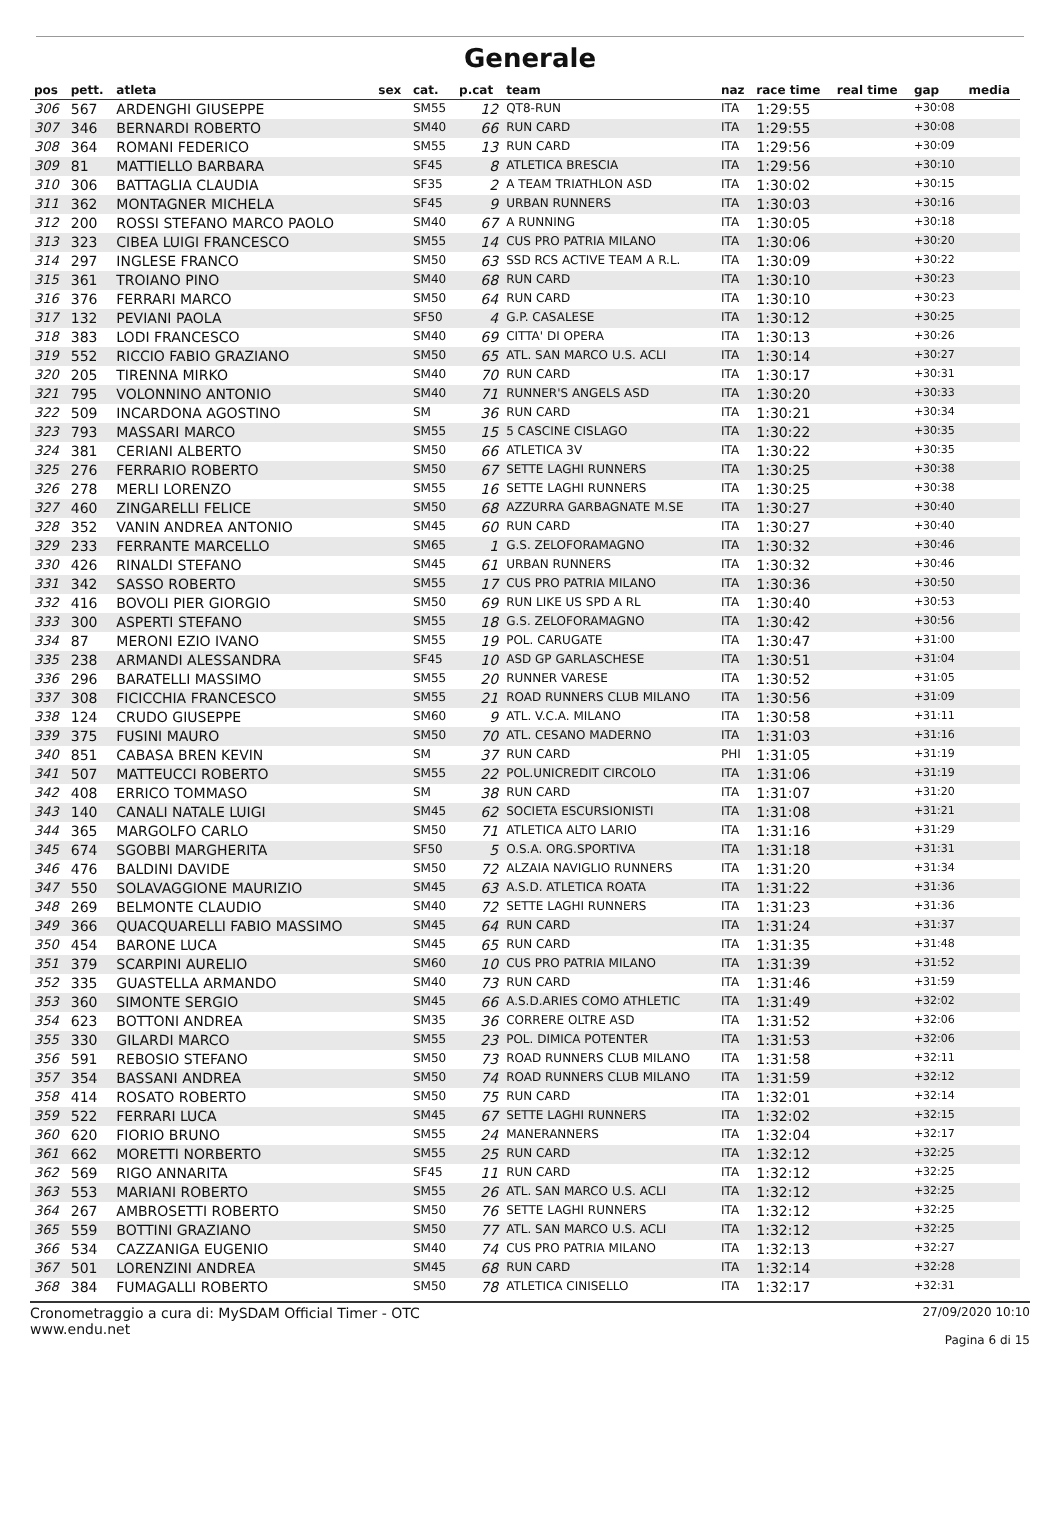Generale
| pos | pett. | atleta | sex | cat. | p.cat | team | naz | race time | real time | gap | media |
| --- | --- | --- | --- | --- | --- | --- | --- | --- | --- | --- | --- |
| 306 | 567 | ARDENGHI GIUSEPPE | | SM55 | 12 | QT8-RUN | ITA | 1:29:55 | | +30:08 | |
| 307 | 346 | BERNARDI ROBERTO | | SM40 | 66 | RUN CARD | ITA | 1:29:55 | | +30:08 | |
| 308 | 364 | ROMANI FEDERICO | | SM55 | 13 | RUN CARD | ITA | 1:29:56 | | +30:09 | |
| 309 | 81 | MATTIELLO BARBARA | | SF45 | 8 | ATLETICA BRESCIA | ITA | 1:29:56 | | +30:10 | |
| 310 | 306 | BATTAGLIA CLAUDIA | | SF35 | 2 | A TEAM TRIATHLON ASD | ITA | 1:30:02 | | +30:15 | |
| 311 | 362 | MONTAGNER MICHELA | | SF45 | 9 | URBAN RUNNERS | ITA | 1:30:03 | | +30:16 | |
| 312 | 200 | ROSSI STEFANO MARCO PAOLO | | SM40 | 67 | A RUNNING | ITA | 1:30:05 | | +30:18 | |
| 313 | 323 | CIBEA LUIGI FRANCESCO | | SM55 | 14 | CUS PRO PATRIA MILANO | ITA | 1:30:06 | | +30:20 | |
| 314 | 297 | INGLESE FRANCO | | SM50 | 63 | SSD RCS ACTIVE TEAM A R.L. | ITA | 1:30:09 | | +30:22 | |
| 315 | 361 | TROIANO PINO | | SM40 | 68 | RUN CARD | ITA | 1:30:10 | | +30:23 | |
| 316 | 376 | FERRARI MARCO | | SM50 | 64 | RUN CARD | ITA | 1:30:10 | | +30:23 | |
| 317 | 132 | PEVIANI PAOLA | | SF50 | 4 | G.P. CASALESE | ITA | 1:30:12 | | +30:25 | |
| 318 | 383 | LODI FRANCESCO | | SM40 | 69 | CITTA' DI OPERA | ITA | 1:30:13 | | +30:26 | |
| 319 | 552 | RICCIO FABIO GRAZIANO | | SM50 | 65 | ATL. SAN MARCO U.S. ACLI | ITA | 1:30:14 | | +30:27 | |
| 320 | 205 | TIRENNA MIRKO | | SM40 | 70 | RUN CARD | ITA | 1:30:17 | | +30:31 | |
| 321 | 795 | VOLONNINO ANTONIO | | SM40 | 71 | RUNNER'S ANGELS ASD | ITA | 1:30:20 | | +30:33 | |
| 322 | 509 | INCARDONA AGOSTINO | | SM | 36 | RUN CARD | ITA | 1:30:21 | | +30:34 | |
| 323 | 793 | MASSARI MARCO | | SM55 | 15 | 5 CASCINE CISLAGO | ITA | 1:30:22 | | +30:35 | |
| 324 | 381 | CERIANI ALBERTO | | SM50 | 66 | ATLETICA 3V | ITA | 1:30:22 | | +30:35 | |
| 325 | 276 | FERRARIO ROBERTO | | SM50 | 67 | SETTE LAGHI RUNNERS | ITA | 1:30:25 | | +30:38 | |
| 326 | 278 | MERLI LORENZO | | SM55 | 16 | SETTE LAGHI RUNNERS | ITA | 1:30:25 | | +30:38 | |
| 327 | 460 | ZINGARELLI FELICE | | SM50 | 68 | AZZURRA GARBAGNATE M.SE | ITA | 1:30:27 | | +30:40 | |
| 328 | 352 | VANIN ANDREA ANTONIO | | SM45 | 60 | RUN CARD | ITA | 1:30:27 | | +30:40 | |
| 329 | 233 | FERRANTE MARCELLO | | SM65 | 1 | G.S. ZELOFORAMAGNO | ITA | 1:30:32 | | +30:46 | |
| 330 | 426 | RINALDI STEFANO | | SM45 | 61 | URBAN RUNNERS | ITA | 1:30:32 | | +30:46 | |
| 331 | 342 | SASSO ROBERTO | | SM55 | 17 | CUS PRO PATRIA MILANO | ITA | 1:30:36 | | +30:50 | |
| 332 | 416 | BOVOLI PIER GIORGIO | | SM50 | 69 | RUN LIKE US SPD A RL | ITA | 1:30:40 | | +30:53 | |
| 333 | 300 | ASPERTI STEFANO | | SM55 | 18 | G.S. ZELOFORAMAGNO | ITA | 1:30:42 | | +30:56 | |
| 334 | 87 | MERONI EZIO IVANO | | SM55 | 19 | POL. CARUGATE | ITA | 1:30:47 | | +31:00 | |
| 335 | 238 | ARMANDI ALESSANDRA | | SF45 | 10 | ASD GP GARLASCHESE | ITA | 1:30:51 | | +31:04 | |
| 336 | 296 | BARATELLI MASSIMO | | SM55 | 20 | RUNNER VARESE | ITA | 1:30:52 | | +31:05 | |
| 337 | 308 | FICICCHIA FRANCESCO | | SM55 | 21 | ROAD RUNNERS CLUB MILANO | ITA | 1:30:56 | | +31:09 | |
| 338 | 124 | CRUDO GIUSEPPE | | SM60 | 9 | ATL. V.C.A. MILANO | ITA | 1:30:58 | | +31:11 | |
| 339 | 375 | FUSINI MAURO | | SM50 | 70 | ATL. CESANO MADERNO | ITA | 1:31:03 | | +31:16 | |
| 340 | 851 | CABASA BREN KEVIN | | SM | 37 | RUN CARD | PHI | 1:31:05 | | +31:19 | |
| 341 | 507 | MATTEUCCI ROBERTO | | SM55 | 22 | POL.UNICREDIT CIRCOLO | ITA | 1:31:06 | | +31:19 | |
| 342 | 408 | ERRICO TOMMASO | | SM | 38 | RUN CARD | ITA | 1:31:07 | | +31:20 | |
| 343 | 140 | CANALI NATALE LUIGI | | SM45 | 62 | SOCIETA ESCURSIONISTI | ITA | 1:31:08 | | +31:21 | |
| 344 | 365 | MARGOLFO CARLO | | SM50 | 71 | ATLETICA ALTO LARIO | ITA | 1:31:16 | | +31:29 | |
| 345 | 674 | SGOBBI MARGHERITA | | SF50 | 5 | O.S.A. ORG.SPORTIVA | ITA | 1:31:18 | | +31:31 | |
| 346 | 476 | BALDINI DAVIDE | | SM50 | 72 | ALZAIA NAVIGLIO RUNNERS | ITA | 1:31:20 | | +31:34 | |
| 347 | 550 | SOLAVAGGIONE MAURIZIO | | SM45 | 63 | A.S.D. ATLETICA ROATA | ITA | 1:31:22 | | +31:36 | |
| 348 | 269 | BELMONTE CLAUDIO | | SM40 | 72 | SETTE LAGHI RUNNERS | ITA | 1:31:23 | | +31:36 | |
| 349 | 366 | QUACQUARELLI FABIO MASSIMO | | SM45 | 64 | RUN CARD | ITA | 1:31:24 | | +31:37 | |
| 350 | 454 | BARONE LUCA | | SM45 | 65 | RUN CARD | ITA | 1:31:35 | | +31:48 | |
| 351 | 379 | SCARPINI AURELIO | | SM60 | 10 | CUS PRO PATRIA MILANO | ITA | 1:31:39 | | +31:52 | |
| 352 | 335 | GUASTELLA ARMANDO | | SM40 | 73 | RUN CARD | ITA | 1:31:46 | | +31:59 | |
| 353 | 360 | SIMONTE SERGIO | | SM45 | 66 | A.S.D.ARIES COMO ATHLETIC | ITA | 1:31:49 | | +32:02 | |
| 354 | 623 | BOTTONI ANDREA | | SM35 | 36 | CORRERE OLTRE ASD | ITA | 1:31:52 | | +32:06 | |
| 355 | 330 | GILARDI MARCO | | SM55 | 23 | POL. DIMICA POTENTER | ITA | 1:31:53 | | +32:06 | |
| 356 | 591 | REBOSIO STEFANO | | SM50 | 73 | ROAD RUNNERS CLUB MILANO | ITA | 1:31:58 | | +32:11 | |
| 357 | 354 | BASSANI ANDREA | | SM50 | 74 | ROAD RUNNERS CLUB MILANO | ITA | 1:31:59 | | +32:12 | |
| 358 | 414 | ROSATO ROBERTO | | SM50 | 75 | RUN CARD | ITA | 1:32:01 | | +32:14 | |
| 359 | 522 | FERRARI LUCA | | SM45 | 67 | SETTE LAGHI RUNNERS | ITA | 1:32:02 | | +32:15 | |
| 360 | 620 | FIORIO BRUNO | | SM55 | 24 | MANERANNERS | ITA | 1:32:04 | | +32:17 | |
| 361 | 662 | MORETTI NORBERTO | | SM55 | 25 | RUN CARD | ITA | 1:32:12 | | +32:25 | |
| 362 | 569 | RIGO ANNARITA | | SF45 | 11 | RUN CARD | ITA | 1:32:12 | | +32:25 | |
| 363 | 553 | MARIANI ROBERTO | | SM55 | 26 | ATL. SAN MARCO U.S. ACLI | ITA | 1:32:12 | | +32:25 | |
| 364 | 267 | AMBROSETTI ROBERTO | | SM50 | 76 | SETTE LAGHI RUNNERS | ITA | 1:32:12 | | +32:25 | |
| 365 | 559 | BOTTINI GRAZIANO | | SM50 | 77 | ATL. SAN MARCO U.S. ACLI | ITA | 1:32:12 | | +32:25 | |
| 366 | 534 | CAZZANIGA EUGENIO | | SM40 | 74 | CUS PRO PATRIA MILANO | ITA | 1:32:13 | | +32:27 | |
| 367 | 501 | LORENZINI ANDREA | | SM45 | 68 | RUN CARD | ITA | 1:32:14 | | +32:28 | |
| 368 | 384 | FUMAGALLI ROBERTO | | SM50 | 78 | ATLETICA CINISELLO | ITA | 1:32:17 | | +32:31 | |
Cronometraggio a cura di: MySDAM Official Timer - OTC
www.endu.net
27/09/2020 10:10
Pagina 6 di 15